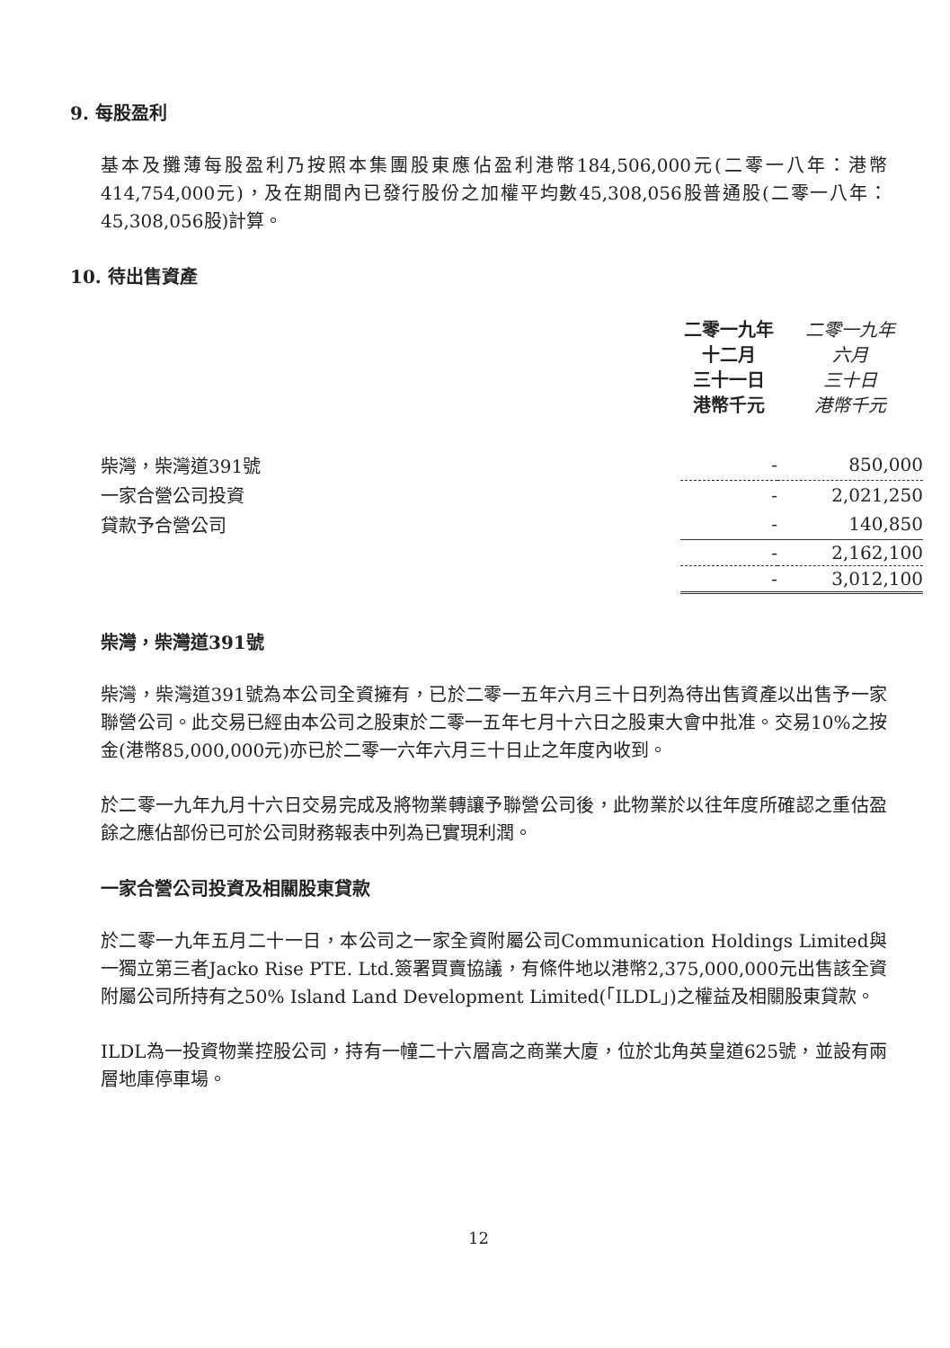9. 每股盈利
基本及攤薄每股盈利乃按照本集團股東應佔盈利港幣184,506,000元(二零一八年：港幣414,754,000元)，及在期間內已發行股份之加權平均數45,308,056股普通股(二零一八年：45,308,056股)計算。
10. 待出售資產
| | 二零一九年 十二月 三十一日 港幣千元 | 二零一九年 六月 三十日 港幣千元 |
| --- | --- | --- |
| 柴灣，柴灣道391號 | - | 850,000 |
| 一家合營公司投資 | - | 2,021,250 |
| 貸款予合營公司 | - | 140,850 |
| | - | 2,162,100 |
| | - | 3,012,100 |
柴灣，柴灣道391號
柴灣，柴灣道391號為本公司全資擁有，已於二零一五年六月三十日列為待出售資產以出售予一家聯營公司。此交易已經由本公司之股東於二零一五年七月十六日之股東大會中批准。交易10%之按金(港幣85,000,000元)亦已於二零一六年六月三十日止之年度內收到。
於二零一九年九月十六日交易完成及將物業轉讓予聯營公司後，此物業於以往年度所確認之重估盈餘之應佔部份已可於公司財務報表中列為已實現利潤。
一家合營公司投資及相關股東貸款
於二零一九年五月二十一日，本公司之一家全資附屬公司Communication Holdings Limited與一獨立第三者Jacko Rise PTE. Ltd.簽署買賣協議，有條件地以港幣2,375,000,000元出售該全資附屬公司所持有之50% Island Land Development Limited(「ILDL」)之權益及相關股東貸款。
ILDL為一投資物業控股公司，持有一幢二十六層高之商業大廈，位於北角英皇道625號，並設有兩層地庫停車場。
12